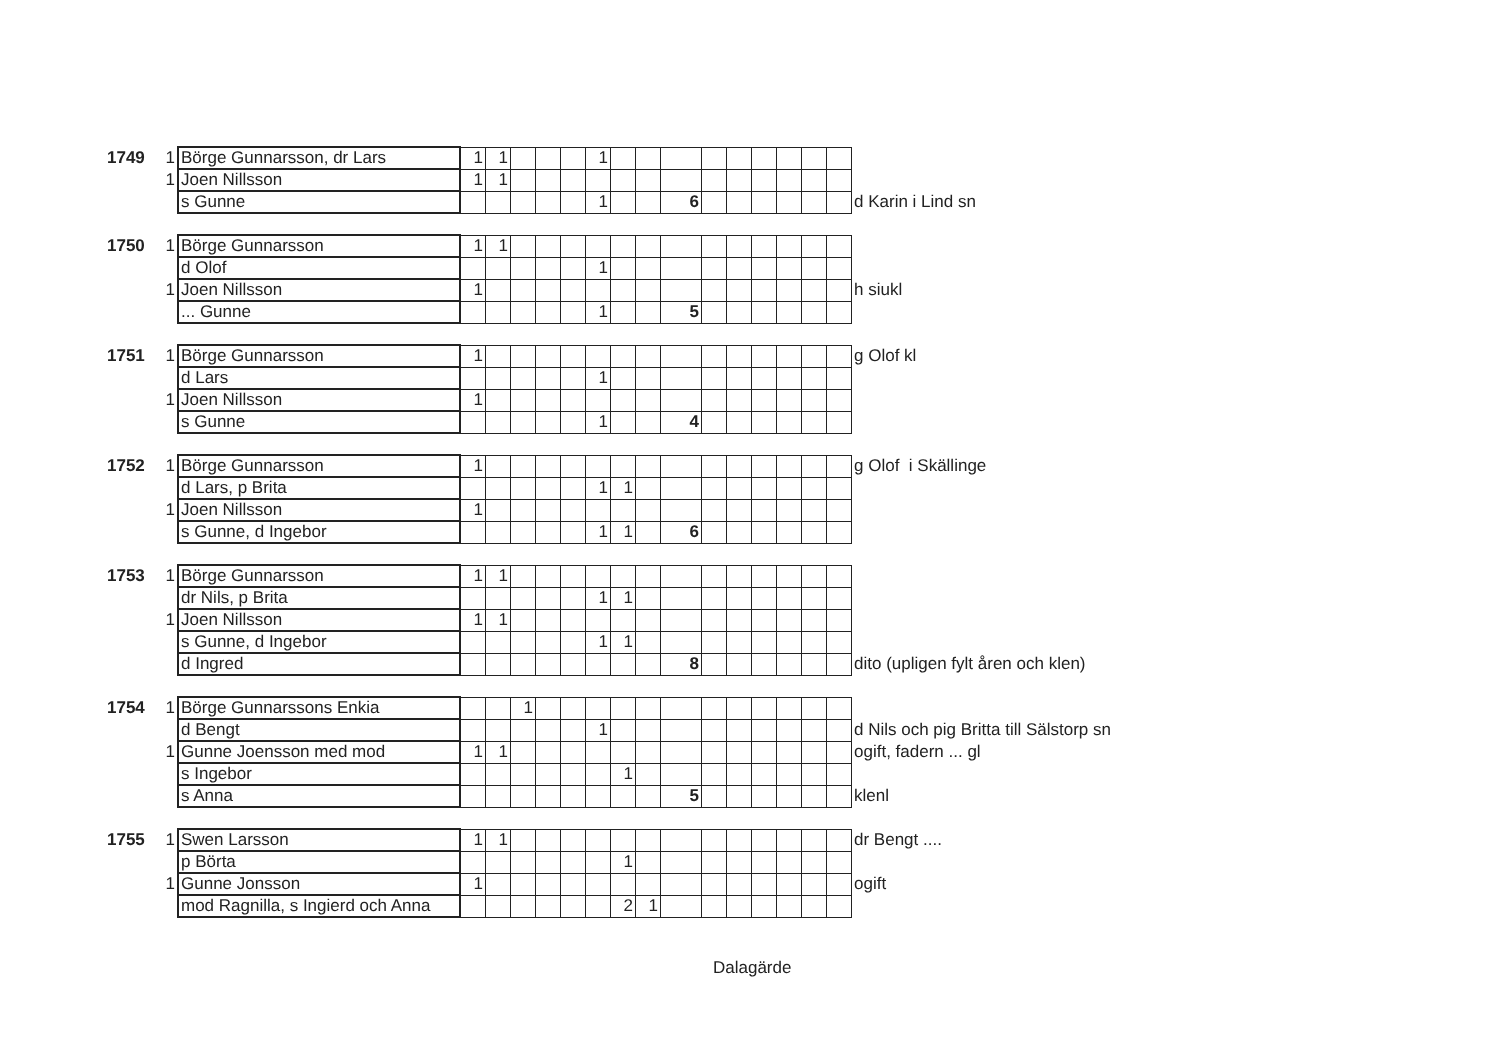| 1749 | 1 | Börge Gunnarsson, dr Lars | 1 | 1 | | | | 1 | | | | | | | | | | |
| | 1 | Joen Nillsson | 1 | 1 | | | | | | | | | | | | | | |
| | | s Gunne | | | | | | 1 | | | 6 | | | | | | | d Karin i Lind sn |
| 1750 | 1 | Börge Gunnarsson | 1 | 1 | | | | | | | | | | | | | | |
| | | d Olof | | | | | | 1 | | | | | | | | | | |
| | 1 | Joen Nillsson | 1 | | | | | | | | | | | | | | | h siukl |
| | | ... Gunne | | | | | | 1 | | | 5 | | | | | | | |
| 1751 | 1 | Börge Gunnarsson | 1 | | | | | | | | | | | | | | | g Olof kl |
| | | d Lars | | | | | | 1 | | | | | | | | | | |
| | 1 | Joen Nillsson | 1 | | | | | | | | | | | | | | | |
| | | s Gunne | | | | | | 1 | | | 4 | | | | | | | |
| 1752 | 1 | Börge Gunnarsson | 1 | | | | | | | | | | | | | | | g Olof i Skällinge |
| | | d Lars, p Brita | | | | | | 1 | 1 | | | | | | | | | |
| | 1 | Joen Nillsson | 1 | | | | | | | | | | | | | | | |
| | | s Gunne, d Ingebor | | | | | | 1 | 1 | | 6 | | | | | | | |
| 1753 | 1 | Börge Gunnarsson | 1 | 1 | | | | | | | | | | | | | | |
| | | dr Nils, p Brita | | | | | | 1 | 1 | | | | | | | | | |
| | 1 | Joen Nillsson | 1 | 1 | | | | | | | | | | | | | | |
| | | s Gunne, d Ingebor | | | | | | 1 | 1 | | | | | | | | | |
| | | d Ingred | | | | | | | | | 8 | | | | | | | dito (upligen fylt åren och klen) |
| 1754 | 1 | Börge Gunnarssons Enkia | | | 1 | | | | | | | | | | | | | |
| | | d Bengt | | | | | | 1 | | | | | | | | | | d Nils och pig Britta till Sälstorp sn |
| | 1 | Gunne Joensson med mod | 1 | 1 | | | | | | | | | | | | | | ogift, fadern ... gl |
| | | s Ingebor | | | | | | | 1 | | | | | | | | | |
| | | s Anna | | | | | | | | | 5 | | | | | | | klenl |
| 1755 | 1 | Swen Larsson | 1 | 1 | | | | | | | | | | | | | | dr Bengt .... |
| | | p Börta | | | | | | | 1 | | | | | | | | | |
| | 1 | Gunne Jonsson | 1 | | | | | | | | | | | | | | | ogift |
| | | mod Ragnilla, s Ingierd och Anna | | | | | | | 2 | 1 | | | | | | | | |
Dalagärde